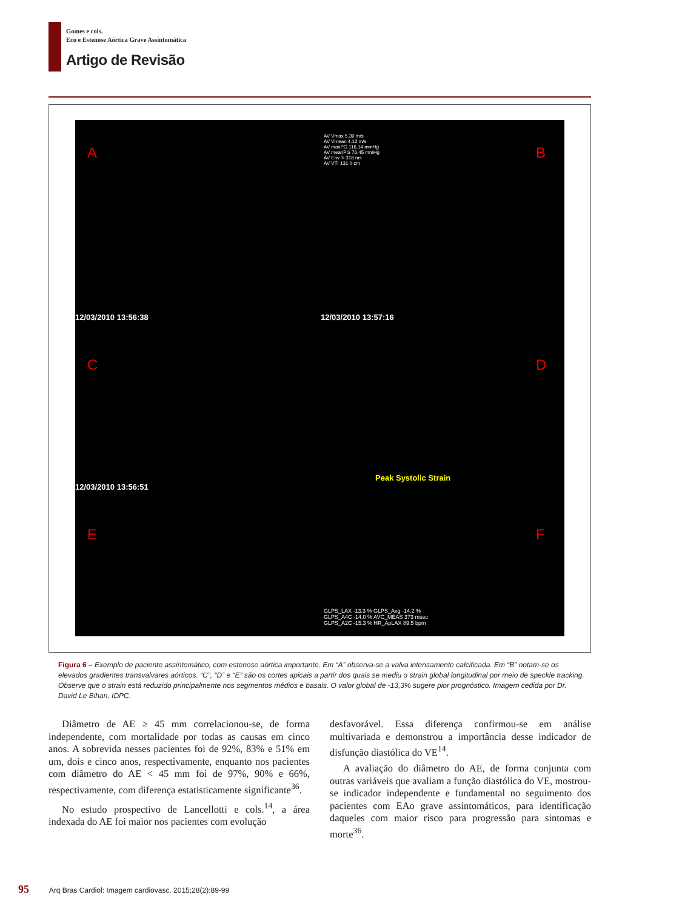Gomes e cols.
Eco e Estenose Aórtica Grave Assintomática
Artigo de Revisão
A B
C D
E F
12/03/2010 13:56:38 12/03/2010 13:57:16
12/03/2010 13:56:51
Peak Systolic Strain
AV Vmax 5.39 m/s
AV Vmean 4.12 m/s
AV maxPG 116.14 mmHg
AV meanPG 76.45 mmHg
AV Env.Ti 318 ms
AV VTI 131.0 cm
GLPS_LAX -13.3 % GLPS_Avg -14.2 %
GLPS_A4C -14.0 % AVC_MEAS 373 msec
GLPS_A2C -15.3 % HR_ApLAX 89.5 bpm
Figura 6 – Exemplo de paciente assintomático, com estenose aórtica importante. Em “A” observa-se a valva intensamente calcificada. Em “B” notam-se os elevados gradientes transvalvares aórticos. “C”, “D” e “E” são os cortes apicais a partir dos quais se mediu o strain global longitudinal por meio de speckle tracking. Observe que o strain está reduzido principalmente nos segmentos médios e basais. O valor global de -13,3% sugere pior prognóstico. Imagem cedida por Dr. David Le Bihan, IDPC.
Diâmetro de AE ≥ 45 mm correlacionou-se, de forma independente, com mortalidade por todas as causas em cinco anos. A sobrevida nesses pacientes foi de 92%, 83% e 51% em um, dois e cinco anos, respectivamente, enquanto nos pacientes com diâmetro do AE < 45 mm foi de 97%, 90% e 66%, respectivamente, com diferença estatisticamente significante<sup>36</sup>.
No estudo prospectivo de Lancellotti e cols.<sup>14</sup>, a área indexada do AE foi maior nos pacientes com evolução
desfavorável. Essa diferença confirmou-se em análise multivariada e demonstrou a importância desse indicador de disfunção diastólica do VE<sup>14</sup>.
A avaliação do diâmetro do AE, de forma conjunta com outras variáveis que avaliam a função diastólica do VE, mostrou-se indicador independente e fundamental no seguimento dos pacientes com EAo grave assintomáticos, para identificação daqueles com maior risco para progressão para sintomas e morte<sup>36</sup>.
95 Arq Bras Cardiol: Imagem cardiovasc. 2015;28(2):89-99